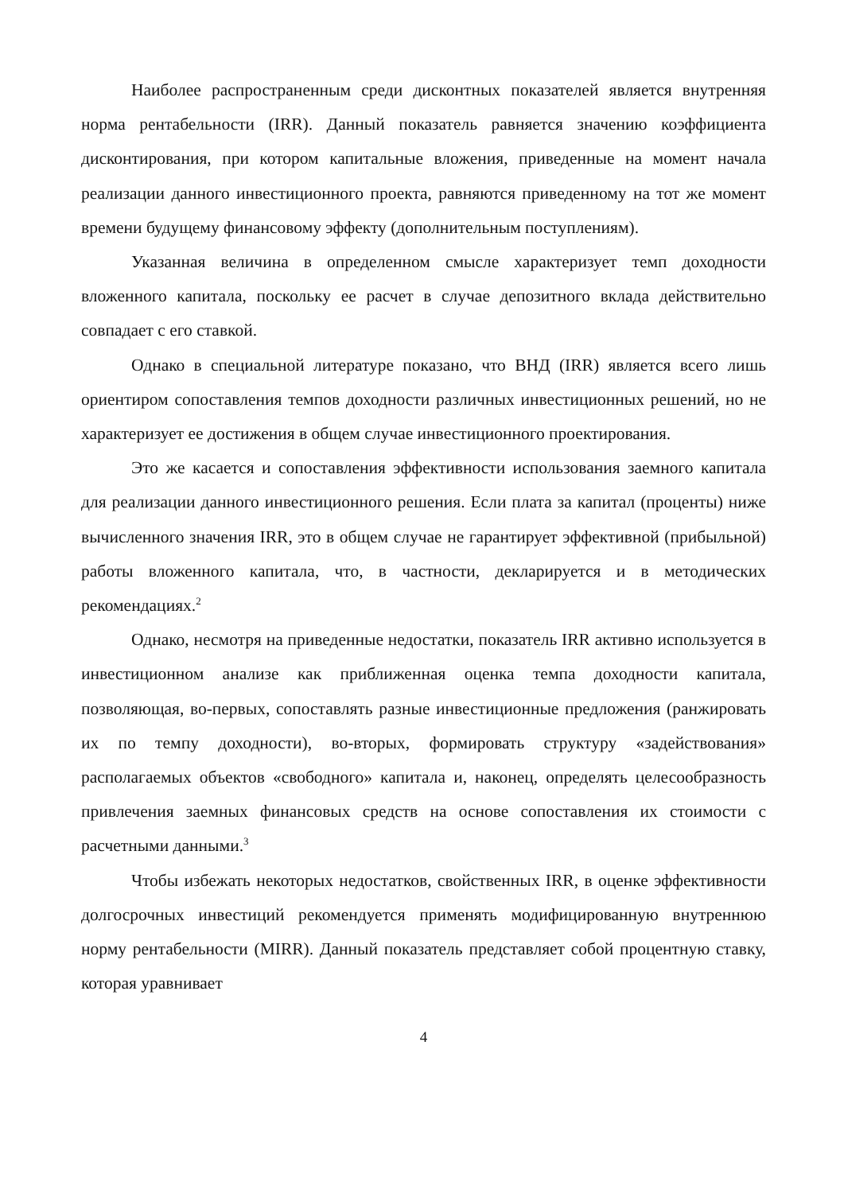Наиболее распространенным среди дисконтных показателей является внутренняя норма рентабельности (IRR). Данный показатель равняется значению коэффициента дисконтирования, при котором капитальные вложения, приведенные на момент начала реализации данного инвестиционного проекта, равняются приведенному на тот же момент времени будущему финансовому эффекту (дополнительным поступлениям).
Указанная величина в определенном смысле характеризует темп доходности вложенного капитала, поскольку ее расчет в случае депозитного вклада действительно совпадает с его ставкой.
Однако в специальной литературе показано, что ВНД (IRR) является всего лишь ориентиром сопоставления темпов доходности различных инвестиционных решений, но не характеризует ее достижения в общем случае инвестиционного проектирования.
Это же касается и сопоставления эффективности использования заемного капитала для реализации данного инвестиционного решения. Если плата за капитал (проценты) ниже вычисленного значения IRR, это в общем случае не гарантирует эффективной (прибыльной) работы вложенного капитала, что, в частности, декларируется и в методических рекомендациях.<sup>2</sup>
Однако, несмотря на приведенные недостатки, показатель IRR активно используется в инвестиционном анализе как приближенная оценка темпа доходности капитала, позволяющая, во-первых, сопоставлять разные инвестиционные предложения (ранжировать их по темпу доходности), во-вторых, формировать структуру «задействования» располагаемых объектов «свободного» капитала и, наконец, определять целесообразность привлечения заемных финансовых средств на основе сопоставления их стоимости с расчетными данными.<sup>3</sup>
Чтобы избежать некоторых недостатков, свойственных IRR, в оценке эффективности долгосрочных инвестиций рекомендуется применять модифицированную внутреннюю норму рентабельности (MIRR). Данный показатель представляет собой процентную ставку, которая уравнивает
4